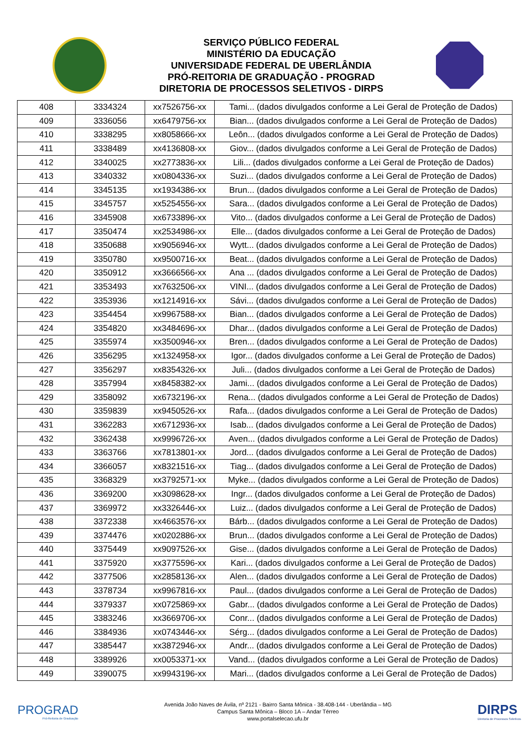SERVIÇO PÚBLICO FEDERAL
MINISTÉRIO DA EDUCAÇÃO
UNIVERSIDADE FEDERAL DE UBERLÂNDIA
PRÓ-REITORIA DE GRADUAÇÃO - PROGRAD
DIRETORIA DE PROCESSOS SELETIVOS - DIRPS
| 408 | 3334324 | xx7526756-xx | Tami... (dados divulgados conforme a Lei Geral de Proteção de Dados) |
| 409 | 3336056 | xx6479756-xx | Bian... (dados divulgados conforme a Lei Geral de Proteção de Dados) |
| 410 | 3338295 | xx8058666-xx | Leôn... (dados divulgados conforme a Lei Geral de Proteção de Dados) |
| 411 | 3338489 | xx4136808-xx | Giov... (dados divulgados conforme a Lei Geral de Proteção de Dados) |
| 412 | 3340025 | xx2773836-xx | Lili... (dados divulgados conforme a Lei Geral de Proteção de Dados) |
| 413 | 3340332 | xx0804336-xx | Suzi... (dados divulgados conforme a Lei Geral de Proteção de Dados) |
| 414 | 3345135 | xx1934386-xx | Brun... (dados divulgados conforme a Lei Geral de Proteção de Dados) |
| 415 | 3345757 | xx5254556-xx | Sara... (dados divulgados conforme a Lei Geral de Proteção de Dados) |
| 416 | 3345908 | xx6733896-xx | Vito... (dados divulgados conforme a Lei Geral de Proteção de Dados) |
| 417 | 3350474 | xx2534986-xx | Elle... (dados divulgados conforme a Lei Geral de Proteção de Dados) |
| 418 | 3350688 | xx9056946-xx | Wytt... (dados divulgados conforme a Lei Geral de Proteção de Dados) |
| 419 | 3350780 | xx9500716-xx | Beat... (dados divulgados conforme a Lei Geral de Proteção de Dados) |
| 420 | 3350912 | xx3666566-xx | Ana ... (dados divulgados conforme a Lei Geral de Proteção de Dados) |
| 421 | 3353493 | xx7632506-xx | VINI... (dados divulgados conforme a Lei Geral de Proteção de Dados) |
| 422 | 3353936 | xx1214916-xx | Sávi... (dados divulgados conforme a Lei Geral de Proteção de Dados) |
| 423 | 3354454 | xx9967588-xx | Bian... (dados divulgados conforme a Lei Geral de Proteção de Dados) |
| 424 | 3354820 | xx3484696-xx | Dhar... (dados divulgados conforme a Lei Geral de Proteção de Dados) |
| 425 | 3355974 | xx3500946-xx | Bren... (dados divulgados conforme a Lei Geral de Proteção de Dados) |
| 426 | 3356295 | xx1324958-xx | Igor... (dados divulgados conforme a Lei Geral de Proteção de Dados) |
| 427 | 3356297 | xx8354326-xx | Juli... (dados divulgados conforme a Lei Geral de Proteção de Dados) |
| 428 | 3357994 | xx8458382-xx | Jami... (dados divulgados conforme a Lei Geral de Proteção de Dados) |
| 429 | 3358092 | xx6732196-xx | Rena... (dados divulgados conforme a Lei Geral de Proteção de Dados) |
| 430 | 3359839 | xx9450526-xx | Rafa... (dados divulgados conforme a Lei Geral de Proteção de Dados) |
| 431 | 3362283 | xx6712936-xx | Isab... (dados divulgados conforme a Lei Geral de Proteção de Dados) |
| 432 | 3362438 | xx9996726-xx | Aven... (dados divulgados conforme a Lei Geral de Proteção de Dados) |
| 433 | 3363766 | xx7813801-xx | Jord... (dados divulgados conforme a Lei Geral de Proteção de Dados) |
| 434 | 3366057 | xx8321516-xx | Tiag... (dados divulgados conforme a Lei Geral de Proteção de Dados) |
| 435 | 3368329 | xx3792571-xx | Myke... (dados divulgados conforme a Lei Geral de Proteção de Dados) |
| 436 | 3369200 | xx3098628-xx | Ingr... (dados divulgados conforme a Lei Geral de Proteção de Dados) |
| 437 | 3369972 | xx3326446-xx | Luiz... (dados divulgados conforme a Lei Geral de Proteção de Dados) |
| 438 | 3372338 | xx4663576-xx | Bárb... (dados divulgados conforme a Lei Geral de Proteção de Dados) |
| 439 | 3374476 | xx0202886-xx | Brun... (dados divulgados conforme a Lei Geral de Proteção de Dados) |
| 440 | 3375449 | xx9097526-xx | Gise... (dados divulgados conforme a Lei Geral de Proteção de Dados) |
| 441 | 3375920 | xx3775596-xx | Kari... (dados divulgados conforme a Lei Geral de Proteção de Dados) |
| 442 | 3377506 | xx2858136-xx | Alen... (dados divulgados conforme a Lei Geral de Proteção de Dados) |
| 443 | 3378734 | xx9967816-xx | Paul... (dados divulgados conforme a Lei Geral de Proteção de Dados) |
| 444 | 3379337 | xx0725869-xx | Gabr... (dados divulgados conforme a Lei Geral de Proteção de Dados) |
| 445 | 3383246 | xx3669706-xx | Conr... (dados divulgados conforme a Lei Geral de Proteção de Dados) |
| 446 | 3384936 | xx0743446-xx | Sérg... (dados divulgados conforme a Lei Geral de Proteção de Dados) |
| 447 | 3385447 | xx3872946-xx | Andr... (dados divulgados conforme a Lei Geral de Proteção de Dados) |
| 448 | 3389926 | xx0053371-xx | Vand... (dados divulgados conforme a Lei Geral de Proteção de Dados) |
| 449 | 3390075 | xx9943196-xx | Mari... (dados divulgados conforme a Lei Geral de Proteção de Dados) |
PROGRAD
Pró-Reitoria de Graduação
Avenida João Naves de Ávila, nº 2121 - Bairro Santa Mônica - 38.408-144 - Uberlândia – MG
Campus Santa Mônica – Bloco 1A – Andar Térreo
www.portalselecao.ufu.br
DIRPS
Diretoria de Processos Seletivos